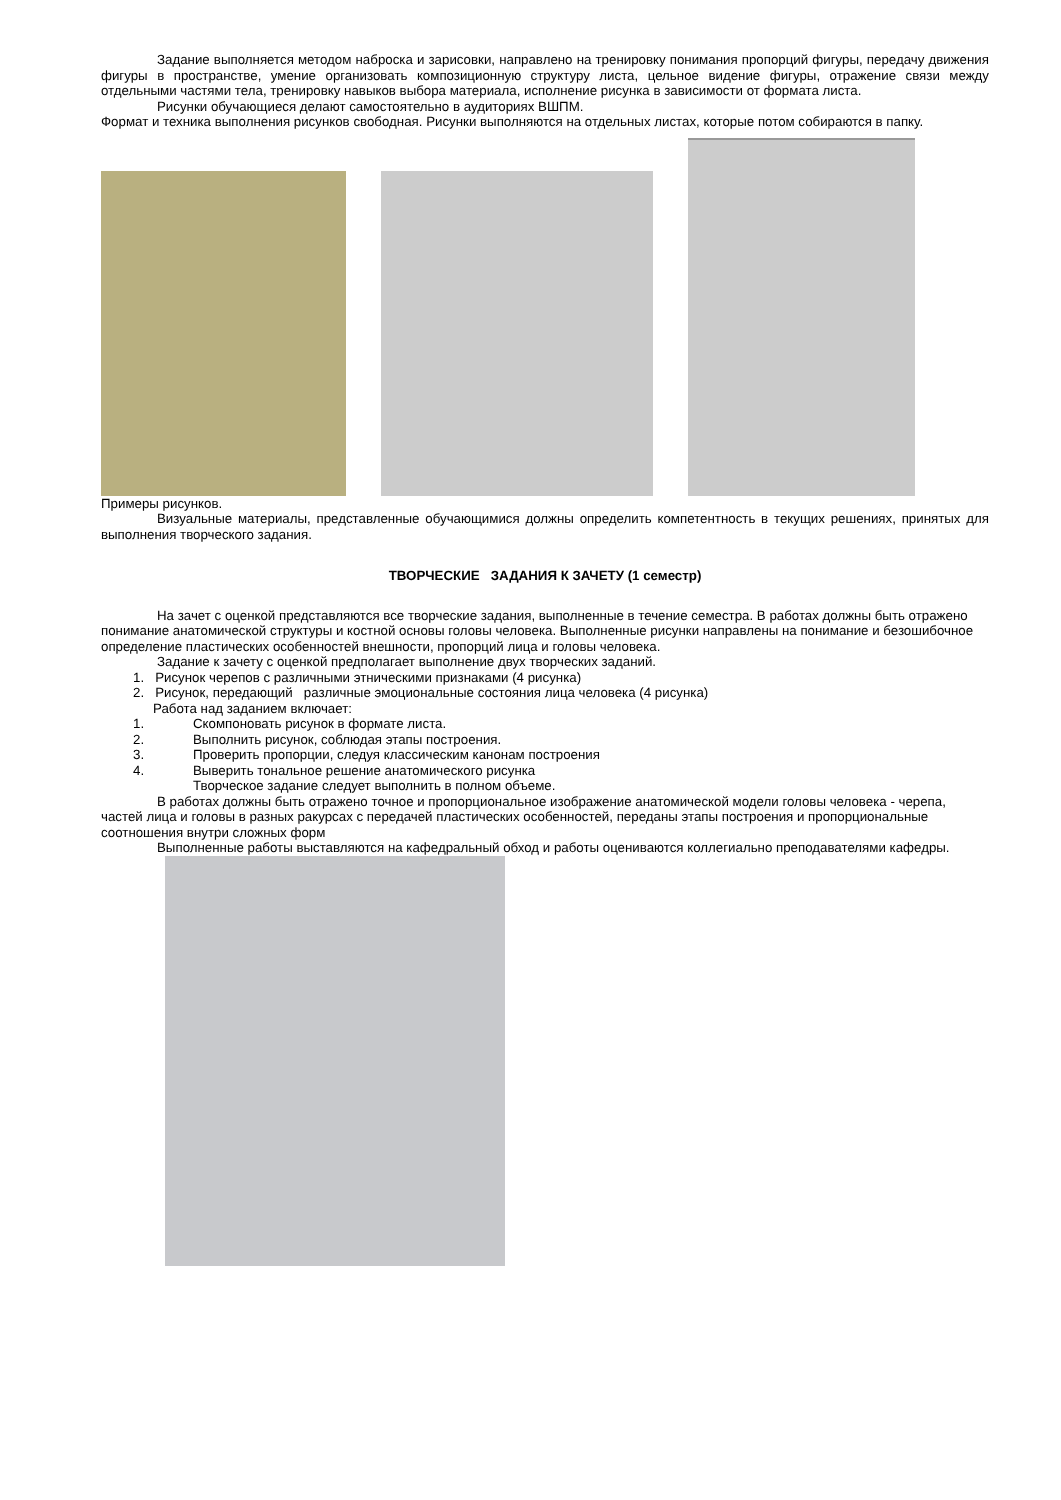Задание выполняется методом наброска и зарисовки, направлено на тренировку понимания пропорций фигуры, передачу движения фигуры в пространстве, умение организовать композиционную структуру листа, цельное видение фигуры, отражение связи между отдельными частями тела, тренировку навыков выбора материала, исполнение рисунка в зависимости от формата листа.
Рисунки обучающиеся делают самостоятельно в аудиториях ВШПМ.
Формат и техника выполнения рисунков свободная. Рисунки выполняются на отдельных листах, которые потом собираются в папку.
Примеры рисунков.
Визуальные материалы, представленные обучающимися должны определить компетентность в текущих решениях, принятых для выполнения творческого задания.
ТВОРЧЕСКИЕ ЗАДАНИЯ К ЗАЧЕТУ (1 семестр)
На зачет с оценкой представляются все творческие задания, выполненные в течение семестра. В работах должны быть отражено понимание анатомической структуры и костной основы головы человека. Выполненные рисунки направлены на понимание и безошибочное определение пластических особенностей внешности, пропорций лица и головы человека.
Задание к зачету с оценкой предполагает выполнение двух творческих заданий.
1. Рисунок черепов с различными этническими признаками (4 рисунка)
2. Рисунок, передающий различные эмоциональные состояния лица человека (4 рисунка)
Работа над заданием включает:
1. Скомпоновать рисунок в формате листа.
2. Выполнить рисунок, соблюдая этапы построения.
3. Проверить пропорции, следуя классическим канонам построения
4. Выверить тональное решение анатомического рисунка
Творческое задание следует выполнить в полном объеме.
В работах должны быть отражено точное и пропорциональное изображение анатомической модели головы человека - черепа, частей лица и головы в разных ракурсах с передачей пластических особенностей, переданы этапы построения и пропорциональные соотношения внутри сложных форм
Выполненные работы выставляются на кафедральный обход и работы оцениваются коллегиально преподавателями кафедры.